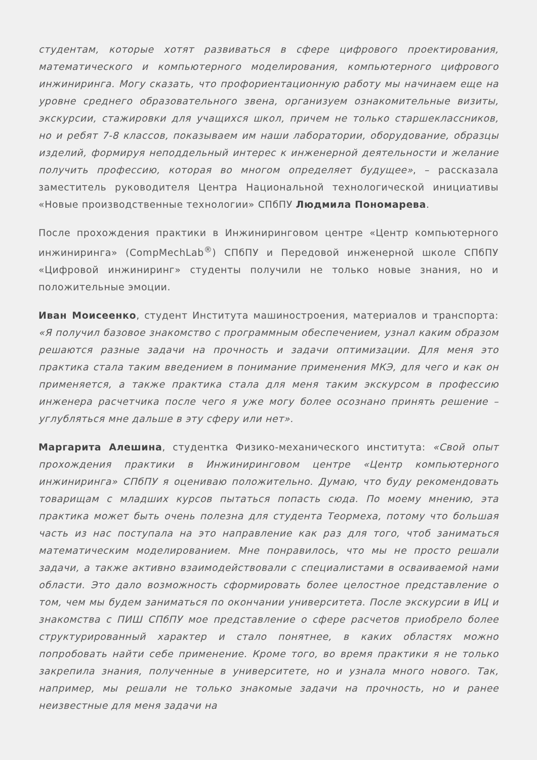студентам, которые хотят развиваться в сфере цифрового проектирования, математического и компьютерного моделирования, компьютерного цифрового инжиниринга. Могу сказать, что профориентационную работу мы начинаем еще на уровне среднего образовательного звена, организуем ознакомительные визиты, экскурсии, стажировки для учащихся школ, причем не только старшеклассников, но и ребят 7-8 классов, показываем им наши лаборатории, оборудование, образцы изделий, формируя неподдельный интерес к инженерной деятельности и желание получить профессию, которая во многом определяет будущее», – рассказала заместитель руководителя Центра Национальной технологической инициативы «Новые производственные технологии» СПбПУ Людмила Пономарева.
После прохождения практики в Инжиниринговом центре «Центр компьютерного инжиниринга» (CompMechLab<sup>®</sup>) СПбПУ и Передовой инженерной школе СПбПУ «Цифровой инжиниринг» студенты получили не только новые знания, но и положительные эмоции.
Иван Моисеенко, студент Института машиностроения, материалов и транспорта: «Я получил базовое знакомство с программным обеспечением, узнал каким образом решаются разные задачи на прочность и задачи оптимизации. Для меня это практика стала таким введением в понимание применения МКЭ, для чего и как он применяется, а также практика стала для меня таким экскурсом в профессию инженера расчетчика после чего я уже могу более осознано принять решение – углубляться мне дальше в эту сферу или нет».
Маргарита Алешина, студентка Физико-механического института: «Свой опыт прохождения практики в Инжиниринговом центре «Центр компьютерного инжиниринга» СПбПУ я оцениваю положительно. Думаю, что буду рекомендовать товарищам с младших курсов пытаться попасть сюда. По моему мнению, эта практика может быть очень полезна для студента Теормеха, потому что большая часть из нас поступала на это направление как раз для того, чтоб заниматься математическим моделированием. Мне понравилось, что мы не просто решали задачи, а также активно взаимодействовали с специалистами в осваиваемой нами области. Это дало возможность сформировать более целостное представление о том, чем мы будем заниматься по окончании университета. После экскурсии в ИЦ и знакомства с ПИШ СПбПУ мое представление о сфере расчетов приобрело более структурированный характер и стало понятнее, в каких областях можно попробовать найти себе применение. Кроме того, во время практики я не только закрепила знания, полученные в университете, но и узнала много нового. Так, например, мы решали не только знакомые задачи на прочность, но и ранее неизвестные для меня задачи на